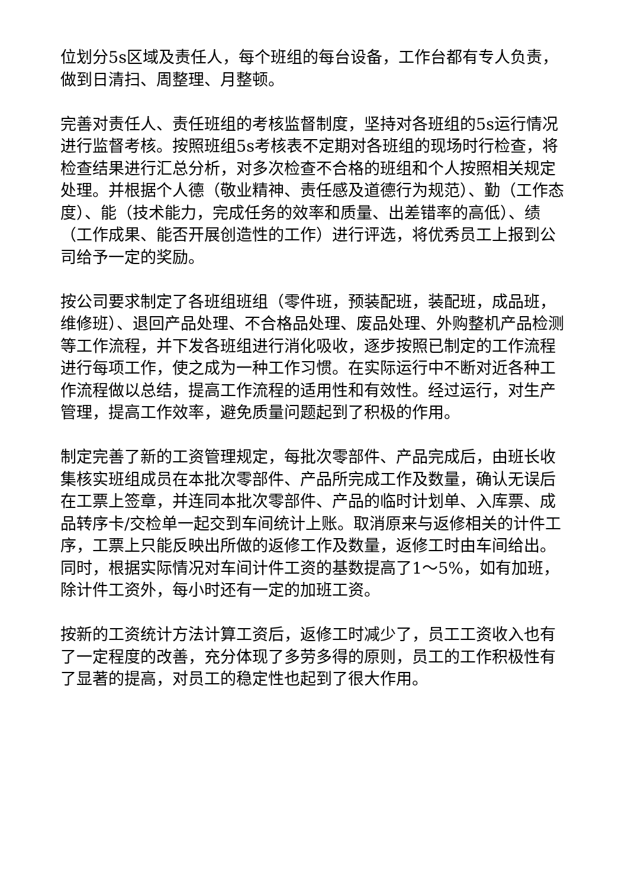位划分5s区域及责任人，每个班组的每台设备，工作台都有专人负责，做到日清扫、周整理、月整顿。
完善对责任人、责任班组的考核监督制度，坚持对各班组的5s运行情况进行监督考核。按照班组5s考核表不定期对各班组的现场时行检查，将检查结果进行汇总分析，对多次检查不合格的班组和个人按照相关规定处理。并根据个人德（敬业精神、责任感及道德行为规范）、勤（工作态度）、能（技术能力，完成任务的效率和质量、出差错率的高低）、绩（工作成果、能否开展创造性的工作）进行评选，将优秀员工上报到公司给予一定的奖励。
按公司要求制定了各班组班组（零件班，预装配班，装配班，成品班，维修班）、退回产品处理、不合格品处理、废品处理、外购整机产品检测等工作流程，并下发各班组进行消化吸收，逐步按照已制定的工作流程进行每项工作，使之成为一种工作习惯。在实际运行中不断对近各种工作流程做以总结，提高工作流程的适用性和有效性。经过运行，对生产管理，提高工作效率，避免质量问题起到了积极的作用。
制定完善了新的工资管理规定，每批次零部件、产品完成后，由班长收集核实班组成员在本批次零部件、产品所完成工作及数量，确认无误后在工票上签章，并连同本批次零部件、产品的临时计划单、入库票、成品转序卡/交检单一起交到车间统计上账。取消原来与返修相关的计件工序，工票上只能反映出所做的返修工作及数量，返修工时由车间给出。同时，根据实际情况对车间计件工资的基数提高了1～5%，如有加班，除计件工资外，每小时还有一定的加班工资。
按新的工资统计方法计算工资后，返修工时减少了，员工工资收入也有了一定程度的改善，充分体现了多劳多得的原则，员工的工作积极性有了显著的提高，对员工的稳定性也起到了很大作用。